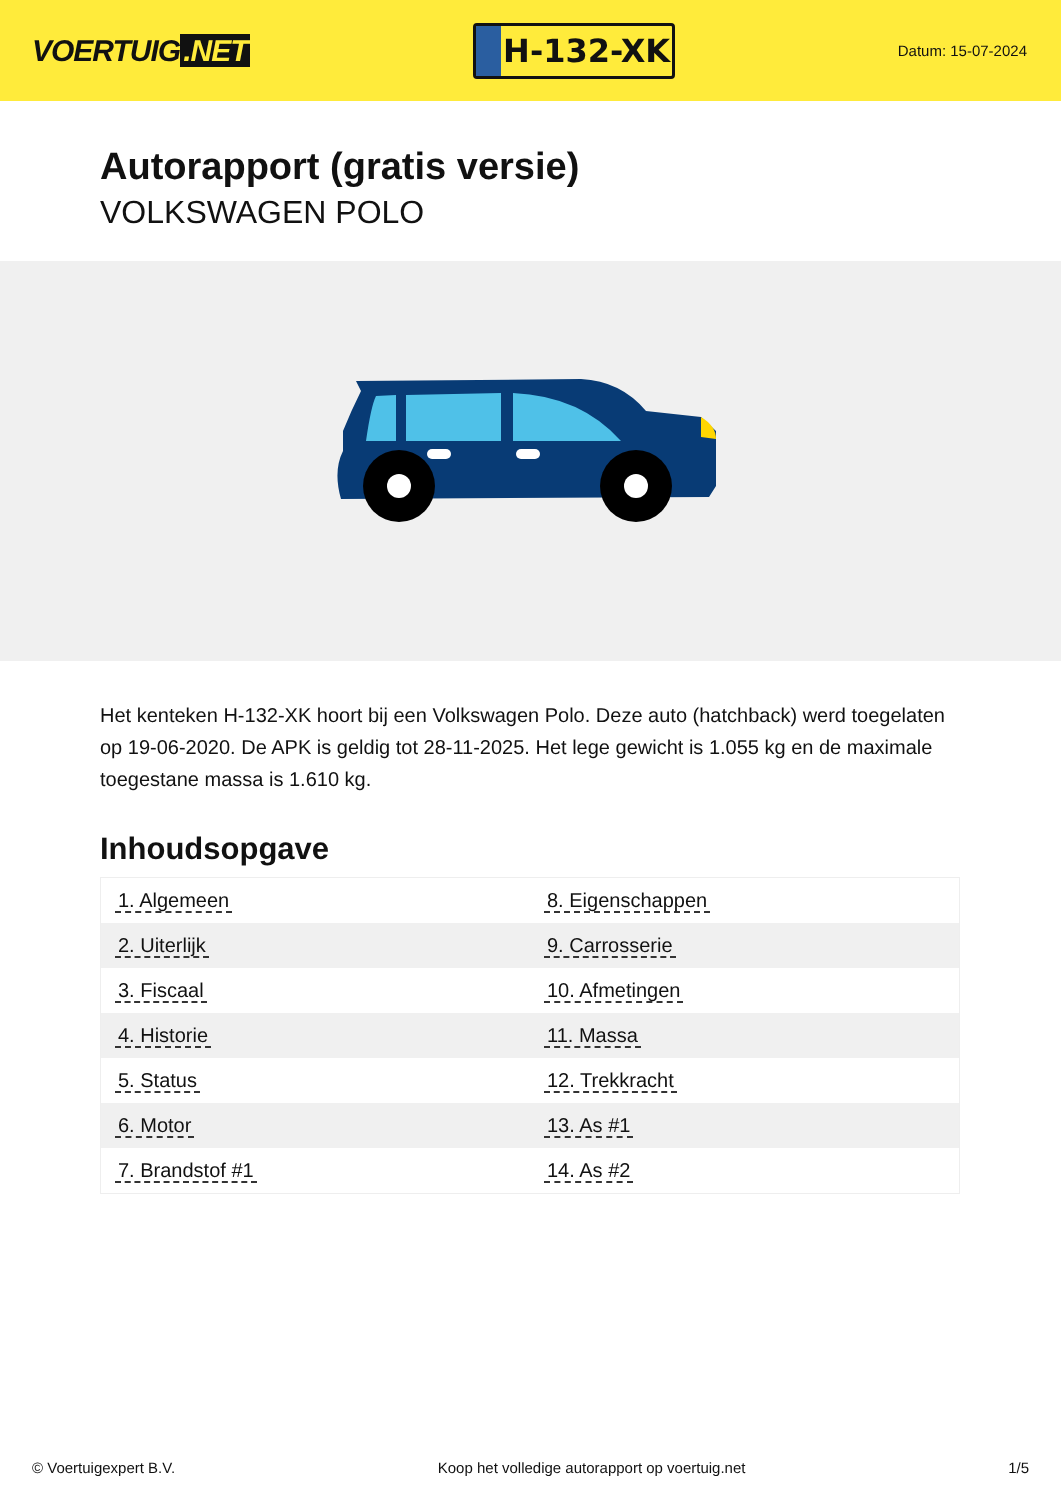VOERTUIG.NET
H-132-XK
Datum: 15-07-2024
Autorapport (gratis versie)
VOLKSWAGEN POLO
Het kenteken H-132-XK hoort bij een Volkswagen Polo. Deze auto (hatchback) werd toegelaten op 19-06-2020. De APK is geldig tot 28-11-2025. Het lege gewicht is 1.055 kg en de maximale toegestane massa is 1.610 kg.
Inhoudsopgave
| 1. Algemeen | 8. Eigenschappen |
| 2. Uiterlijk | 9. Carrosserie |
| 3. Fiscaal | 10. Afmetingen |
| 4. Historie | 11. Massa |
| 5. Status | 12. Trekkracht |
| 6. Motor | 13. As #1 |
| 7. Brandstof #1 | 14. As #2 |
© Voertuigexpert B.V. Koop het volledige autorapport op voertuig.net 1/5